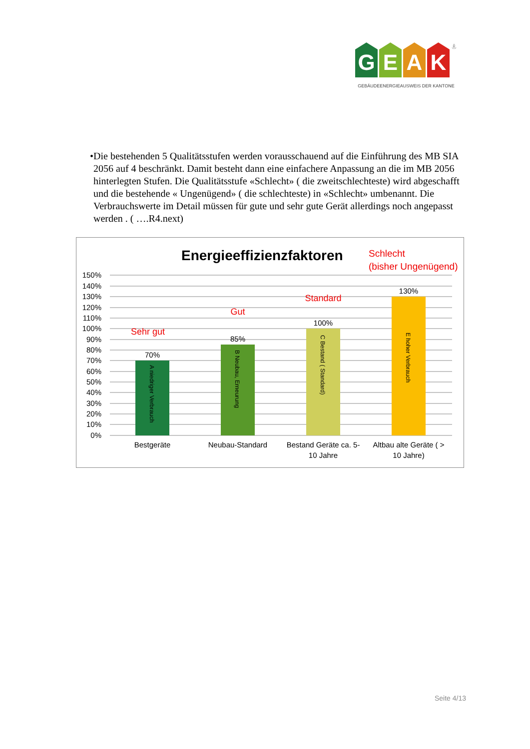GEAK ®
GEBÄUDEENERGIEAUSWEIS DER KANTONE
• Die bestehenden 5 Qualitätsstufen werden vorausschauend auf die Einführung des MB SIA 2056 auf 4 beschränkt. Damit besteht dann eine einfachere Anpassung an die im MB 2056 hinterlegten Stufen. Die Qualitätsstufe «Schlecht» ( die zweitschlechteste) wird abgeschafft und die bestehende « Ungenügend» ( die schlechteste) in «Schlecht» umbenannt. Die Verbrauchswerte im Detail müssen für gute und sehr gute Gerät allerdings noch angepasst werden . ( ….R4.next)
Energieeffizienzfaktoren
Schlecht
(bisher Ungenügend)
150%
140%
130%
120%
110%
100%
90%
80%
70%
60%
50%
40%
30%
20%
10%
0%
70%
85%
100%
130%
Sehr gut
Gut
Standard
Bestgeräte
Neubau-Standard
Bestand Geräte ca. 5-
10 Jahre
Altbau alte Geräte ( >
10 Jahre)
A niedriger Verbrauch
B Neubau, Erneurung
C Bestand ( Standard)
E hoher Verbrauch
Seite 4/13